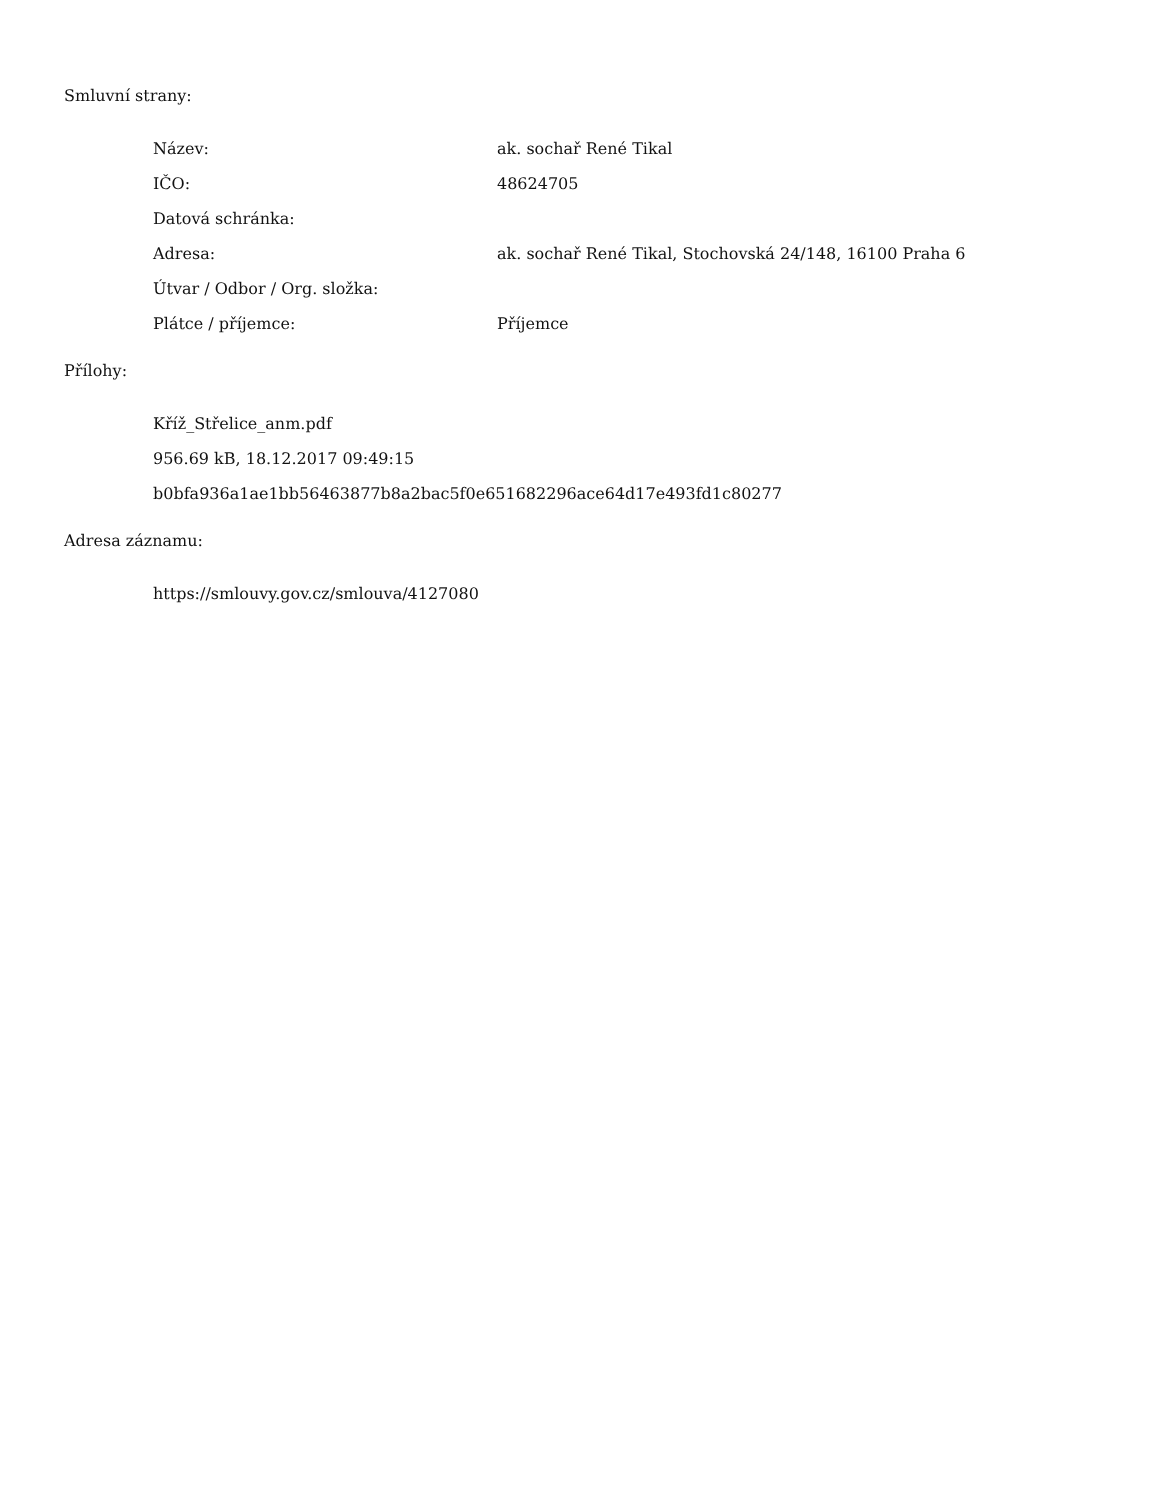Smluvní strany:
| Název: | ak. sochař René Tikal |
| IČO: | 48624705 |
| Datová schránka: | |
| Adresa: | ak. sochař René Tikal, Stochovská 24/148, 16100 Praha 6 |
| Útvar / Odbor / Org. složka: | |
| Plátce / příjemce: | Příjemce |
Přílohy:
Kříž_Střelice_anm.pdf
956.69 kB, 18.12.2017 09:49:15
b0bfa936a1ae1bb56463877b8a2bac5f0e651682296ace64d17e493fd1c80277
Adresa záznamu:
https://smlouvy.gov.cz/smlouva/4127080